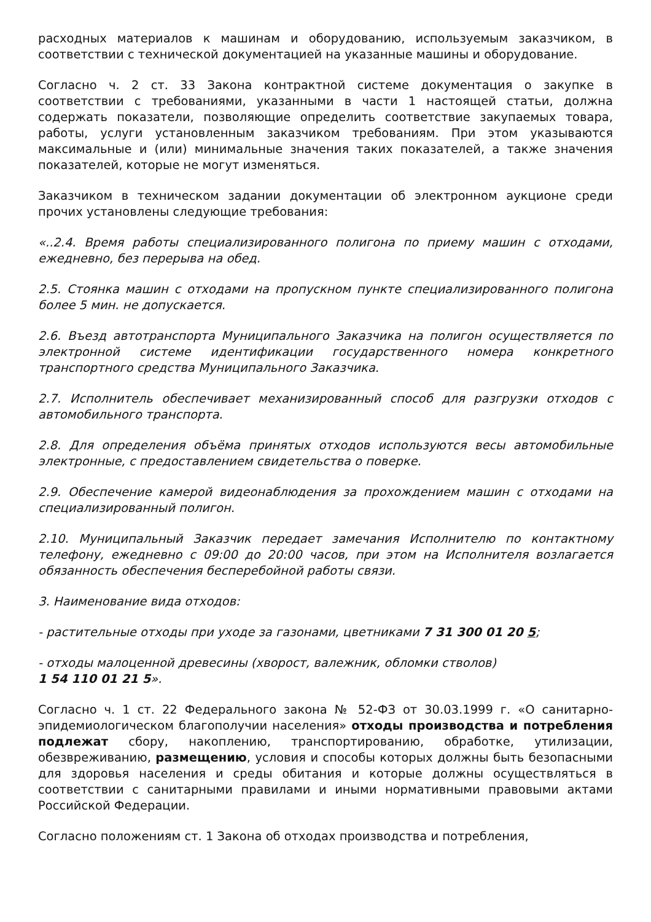расходных материалов к машинам и оборудованию, используемым заказчиком, в соответствии с технической документацией на указанные машины и оборудование.
Согласно ч. 2 ст. 33 Закона контрактной системе документация о закупке в соответствии с требованиями, указанными в части 1 настоящей статьи, должна содержать показатели, позволяющие определить соответствие закупаемых товара, работы, услуги установленным заказчиком требованиям. При этом указываются максимальные и (или) минимальные значения таких показателей, а также значения показателей, которые не могут изменяться.
Заказчиком в техническом задании документации об электронном аукционе среди прочих установлены следующие требования:
«..2.4. Время работы специализированного полигона по приему машин с отходами, ежедневно, без перерыва на обед.
2.5. Стоянка машин с отходами на пропускном пункте специализированного полигона более 5 мин. не допускается.
2.6. Въезд автотранспорта Муниципального Заказчика на полигон осуществляется по электронной системе идентификации государственного номера конкретного транспортного средства Муниципального Заказчика.
2.7. Исполнитель обеспечивает механизированный способ для разгрузки отходов с автомобильного транспорта.
2.8. Для определения объёма принятых отходов используются весы автомобильные электронные, с предоставлением свидетельства о поверке.
2.9. Обеспечение камерой видеонаблюдения за прохождением машин с отходами на специализированный полигон.
2.10. Муниципальный Заказчик передает замечания Исполнителю по контактному телефону, ежедневно с 09:00 до 20:00 часов, при этом на Исполнителя возлагается обязанность обеспечения бесперебойной работы связи.
3. Наименование вида отходов:
- растительные отходы при уходе за газонами, цветниками 7 31 300 01 20 5;
- отходы малоценной древесины (хворост, валежник, обломки стволов)
1 54 110 01 21 5».
Согласно ч. 1 ст. 22 Федерального закона № 52-ФЗ от 30.03.1999 г. «О санитарно-эпидемиологическом благополучии населения» отходы производства и потребления подлежат сбору, накоплению, транспортированию, обработке, утилизации, обезвреживанию, размещению, условия и способы которых должны быть безопасными для здоровья населения и среды обитания и которые должны осуществляться в соответствии с санитарными правилами и иными нормативными правовыми актами Российской Федерации.
Согласно положениям ст. 1 Закона об отходах производства и потребления,